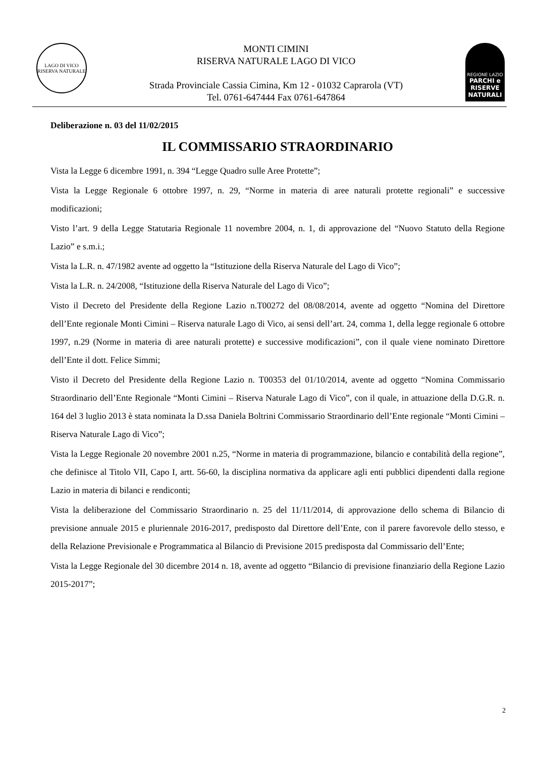LAGO DI VICO
RISERVA NATURALE
MONTI CIMINI
RISERVA NATURALE LAGO DI VICO
Strada Provinciale Cassia Cimina, Km 12 - 01032 Caprarola (VT)
Tel. 0761-647444 Fax 0761-647864
REGIONE LAZIO
PARCHI e RISERVE NATURALI
Deliberazione n. 03 del 11/02/2015
IL COMMISSARIO STRAORDINARIO
Vista la Legge 6 dicembre 1991, n. 394 “Legge Quadro sulle Aree Protette”;
Vista la Legge Regionale 6 ottobre 1997, n. 29, “Norme in materia di aree naturali protette regionali” e successive modificazioni;
Visto l’art. 9 della Legge Statutaria Regionale 11 novembre 2004, n. 1, di approvazione del “Nuovo Statuto della Regione Lazio” e s.m.i.;
Vista la L.R. n. 47/1982 avente ad oggetto la “Istituzione della Riserva Naturale del Lago di Vico”;
Vista la L.R. n. 24/2008, “Istituzione della Riserva Naturale del Lago di Vico”;
Visto il Decreto del Presidente della Regione Lazio n.T00272 del 08/08/2014, avente ad oggetto “Nomina del Direttore dell’Ente regionale Monti Cimini – Riserva naturale Lago di Vico, ai sensi dell’art. 24, comma 1, della legge regionale 6 ottobre 1997, n.29 (Norme in materia di aree naturali protette) e successive modificazioni”, con il quale viene nominato Direttore dell’Ente il dott. Felice Simmi;
Visto il Decreto del Presidente della Regione Lazio n. T00353 del 01/10/2014, avente ad oggetto “Nomina Commissario Straordinario dell’Ente Regionale “Monti Cimini – Riserva Naturale Lago di Vico”, con il quale, in attuazione della D.G.R. n. 164 del 3 luglio 2013 è stata nominata la D.ssa Daniela Boltrini Commissario Straordinario dell’Ente regionale “Monti Cimini – Riserva Naturale Lago di Vico”;
Vista la Legge Regionale 20 novembre 2001 n.25, “Norme in materia di programmazione, bilancio e contabilità della regione”, che definisce al Titolo VII, Capo I, artt. 56-60, la disciplina normativa da applicare agli enti pubblici dipendenti dalla regione Lazio in materia di bilanci e rendiconti;
Vista la deliberazione del Commissario Straordinario n. 25 del 11/11/2014, di approvazione dello schema di Bilancio di previsione annuale 2015 e pluriennale 2016-2017, predisposto dal Direttore dell’Ente, con il parere favorevole dello stesso, e della Relazione Previsionale e Programmatica al Bilancio di Previsione 2015 predisposta dal Commissario dell’Ente;
Vista la Legge Regionale del 30 dicembre 2014 n. 18, avente ad oggetto “Bilancio di previsione finanziario della Regione Lazio 2015-2017”;
2